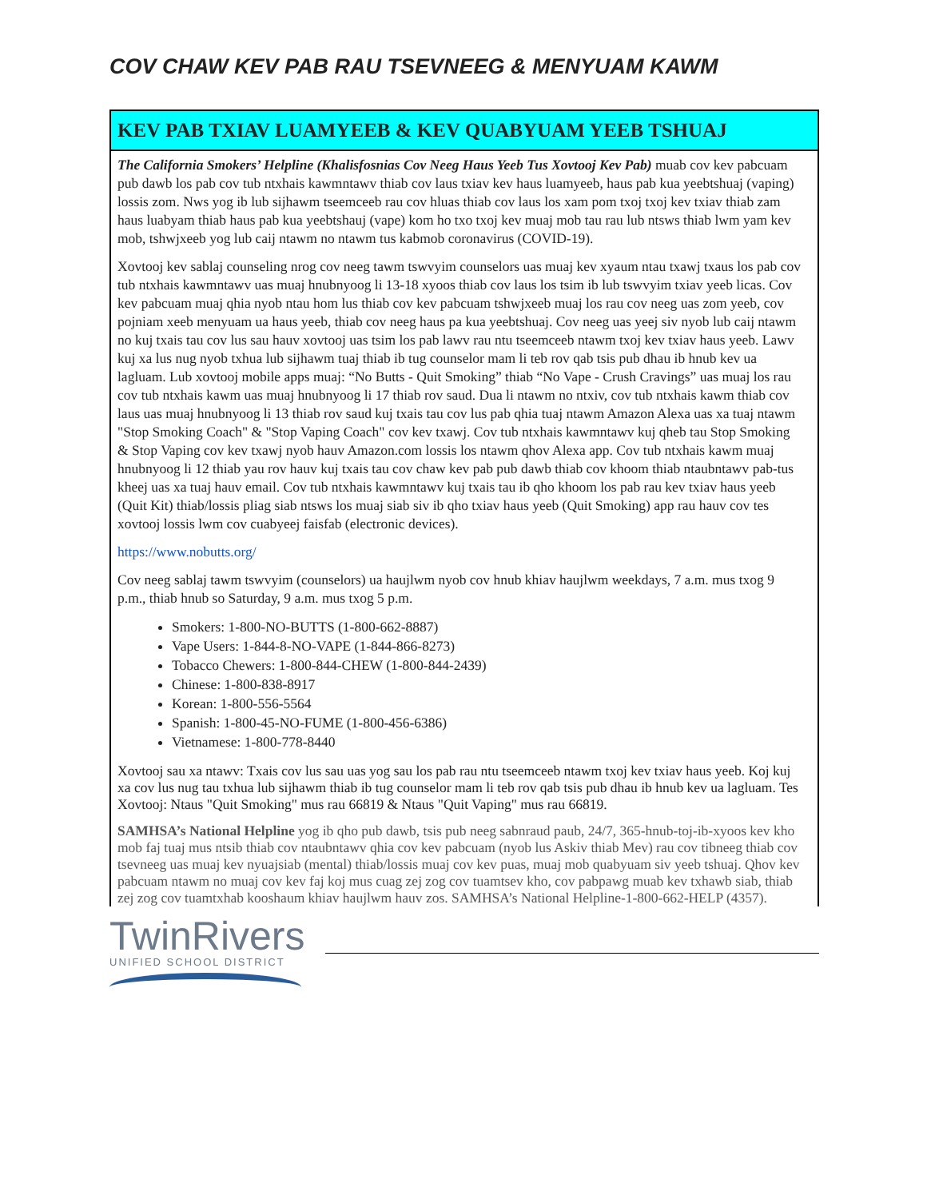COV CHAW KEV PAB RAU TSEVNEEG & MENYUAM KAWM
KEV PAB TXIAV LUAMYEEB & KEV QUABYUAM YEEB TSHUAJ
The California Smokers’ Helpline (Khalisfosnias Cov Neeg Haus Yeeb Tus Xovtooj Kev Pab) muab cov kev pabcuam pub dawb los pab cov tub ntxhais kawmntawv thiab cov laus txiav kev haus luamyeeb, haus pab kua yeebtshuaj (vaping) lossis zom. Nws yog ib lub sijhawm tseemceeb rau cov hluas thiab cov laus los xam pom txoj txoj kev txiav thiab zam haus luabyam thiab haus pab kua yeebtshauj (vape) kom ho txo txoj kev muaj mob tau rau lub ntsws thiab lwm yam kev mob, tshwjxeeb yog lub caij ntawm no ntawm tus kabmob coronavirus (COVID-19).
Xovtooj kev sablaj counseling nrog cov neeg tawm tswvyim counselors uas muaj kev xyaum ntau txawj txaus los pab cov tub ntxhais kawmntawv uas muaj hnubnyoog li 13-18 xyoos thiab cov laus los tsim ib lub tswvyim txiav yeeb licas. Cov kev pabcuam muaj qhia nyob ntau hom lus thiab cov kev pabcuam tshwjxeeb muaj los rau cov neeg uas zom yeeb, cov pojniam xeeb menyuam ua haus yeeb, thiab cov neeg haus pa kua yeebtshuaj. Cov neeg uas yeej siv nyob lub caij ntawm no kuj txais tau cov lus sau hauv xovtooj uas tsim los pab lawv rau ntu tseemceeb ntawm txoj kev txiav haus yeeb. Lawv kuj xa lus nug nyob txhua lub sijhawm tuaj thiab ib tug counselor mam li teb rov qab tsis pub dhau ib hnub kev ua lagluam. Lub xovtooj mobile apps muaj: “No Butts - Quit Smoking” thiab “No Vape - Crush Cravings” uas muaj los rau cov tub ntxhais kawm uas muaj hnubnyoog li 17 thiab rov saud. Dua li ntawm no ntxiv, cov tub ntxhais kawm thiab cov laus uas muaj hnubnyoog li 13 thiab rov saud kuj txais tau cov lus pab qhia tuaj ntawm Amazon Alexa uas xa tuaj ntawm "Stop Smoking Coach" & "Stop Vaping Coach" cov kev txawj. Cov tub ntxhais kawmntawv kuj qheb tau Stop Smoking & Stop Vaping cov kev txawj nyob hauv Amazon.com lossis los ntawm qhov Alexa app. Cov tub ntxhais kawm muaj hnubnyoog li 12 thiab yau rov hauv kuj txais tau cov chaw kev pab pub dawb thiab cov khoom thiab ntaubntawv pab-tus kheej uas xa tuaj hauv email. Cov tub ntxhais kawmntawv kuj txais tau ib qho khoom los pab rau kev txiav haus yeeb (Quit Kit) thiab/lossis pliag siab ntsws los muaj siab siv ib qho txiav haus yeeb (Quit Smoking) app rau hauv cov tes xovtooj lossis lwm cov cuabyeej faisfab (electronic devices).
https://www.nobutts.org/
Cov neeg sablaj tawm tswvyim (counselors) ua haujlwm nyob cov hnub khiav haujlwm weekdays, 7 a.m. mus txog 9 p.m., thiab hnub so Saturday, 9 a.m. mus txog 5 p.m.
Smokers: 1-800-NO-BUTTS (1-800-662-8887)
Vape Users: 1-844-8-NO-VAPE (1-844-866-8273)
Tobacco Chewers: 1-800-844-CHEW (1-800-844-2439)
Chinese: 1-800-838-8917
Korean: 1-800-556-5564
Spanish: 1-800-45-NO-FUME (1-800-456-6386)
Vietnamese: 1-800-778-8440
Xovtooj sau xa ntawv: Txais cov lus sau uas yog sau los pab rau ntu tseemceeb ntawm txoj kev txiav haus yeeb. Koj kuj xa cov lus nug tau txhua lub sijhawm thiab ib tug counselor mam li teb rov qab tsis pub dhau ib hnub kev ua lagluam. Tes Xovtooj: Ntaus "Quit Smoking" mus rau 66819 & Ntaus "Quit Vaping" mus rau 66819.
SAMHSA’s National Helpline yog ib qho pub dawb, tsis pub neeg sabnraud paub, 24/7, 365-hnub-toj-ib-xyoos kev kho mob faj tuaj mus ntsib thiab cov ntaubntawv qhia cov kev pabcuam (nyob lus Askiv thiab Mev) rau cov tibneeg thiab cov tsevneeg uas muaj kev nyuajsiab (mental) thiab/lossis muaj cov kev puas, muaj mob quabyuam siv yeeb tshuaj. Qhov kev pabcuam ntawm no muaj cov kev faj koj mus cuag zej zog cov tuamtsev kho, cov pabpawg muab kev txhawb siab, thiab zej zog cov tuamtxhab kooshaum khiav haujlwm hauv zos. SAMHSA’s National Helpline-1-800-662-HELP (4357).
TwinRivers
UNIFIED SCHOOL DISTRICT